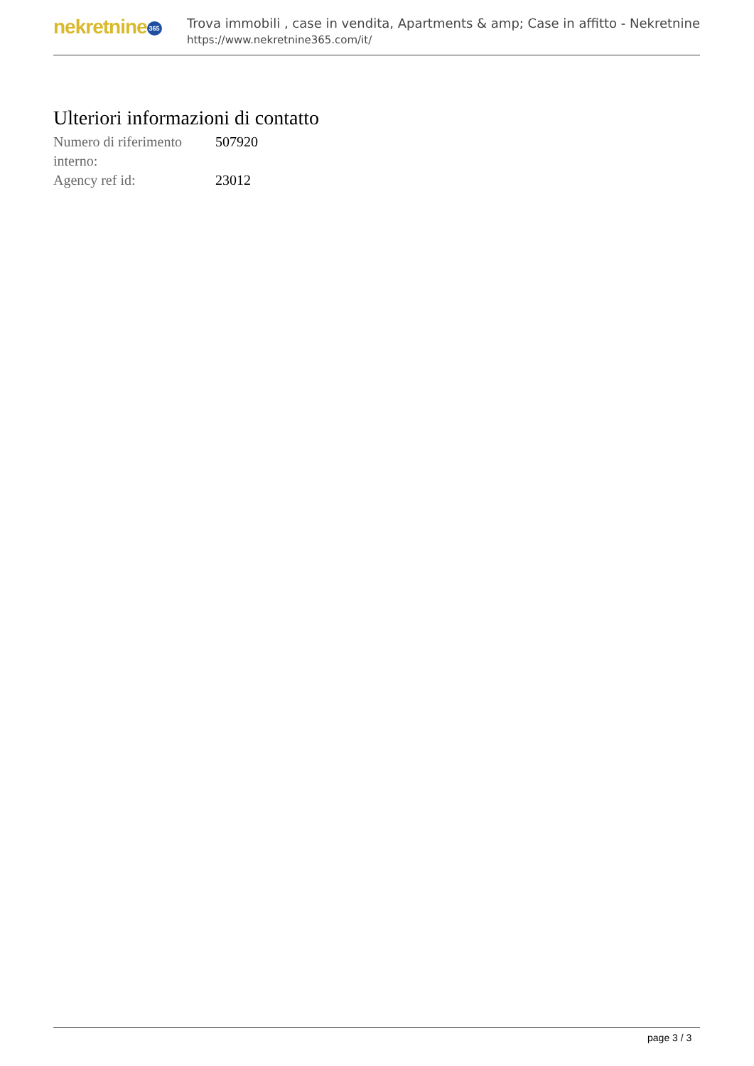nekretnine 365
Trova immobili , case in vendita, Apartments & amp; Case in affitto - Nekretnine
https://www.nekretnine365.com/it/
Ulteriori informazioni di contatto
| Numero di riferimento interno: | 507920 |
| Agency ref id: | 23012 |
page 3 / 3